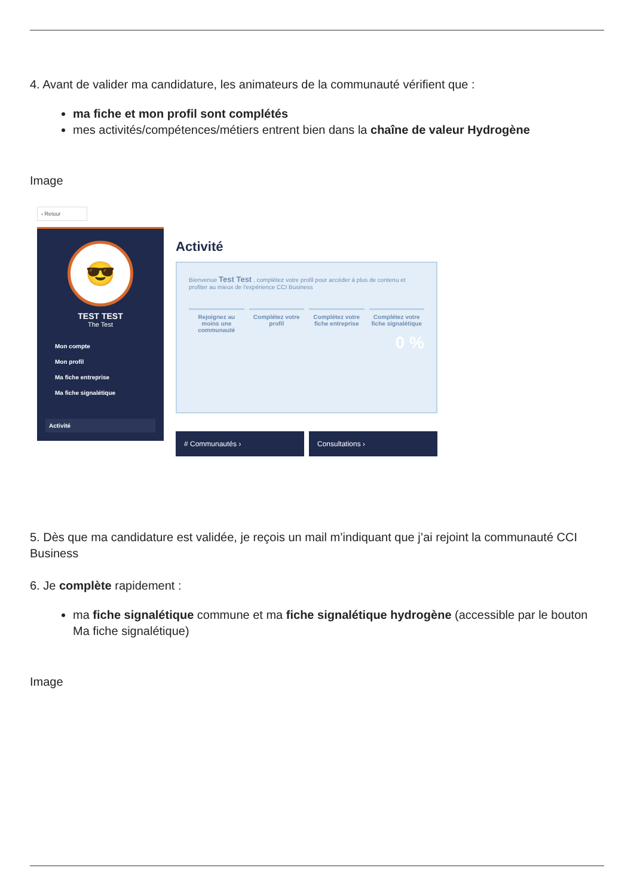4. Avant de valider ma candidature, les animateurs de la communauté vérifient que :
ma fiche et mon profil sont complétés
mes activités/compétences/métiers entrent bien dans la chaîne de valeur Hydrogène
Image
‹ Retour
😎
TEST TEST
The Test
Mon compte
Mon profil
Ma fiche entreprise
Ma fiche signalétique
Activité
Activité
Bienvenue Test Test , complétez votre profil pour accéder à plus de contenu et profiter au mieux de l'expérience CCI Business
Rejoignez au moins une communauté
Complétez votre profil Complétez votre fiche entreprise
Complétez votre fiche signalétique
0 %
# Communautés › Consultations ›
5. Dès que ma candidature est validée, je reçois un mail m’indiquant que j’ai rejoint la communauté CCI Business
6. Je complète rapidement :
ma fiche signalétique commune et ma fiche signalétique hydrogène (accessible par le bouton Ma fiche signalétique)
Image